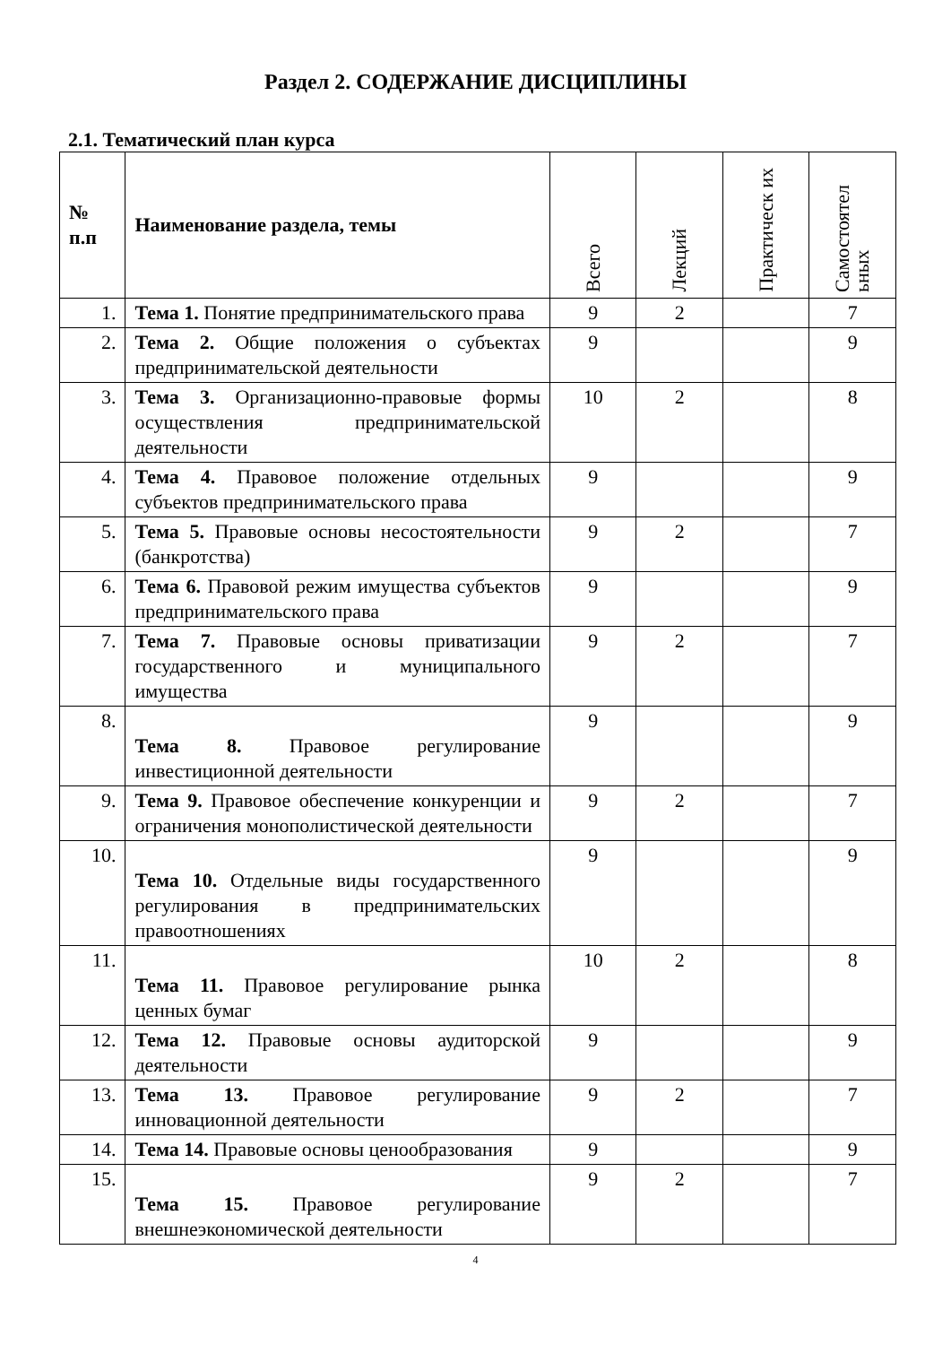Раздел 2. СОДЕРЖАНИЕ ДИСЦИПЛИНЫ
2.1. Тематический план курса
| № п.п | Наименование раздела, темы | Всего | Лекций | Практическ их | Самостоятел ьных |
| --- | --- | --- | --- | --- | --- |
| 1. | Тема 1. Понятие предпринимательского права | 9 | 2 | | 7 |
| 2. | Тема 2. Общие положения о субъектах предпринимательской деятельности | 9 | | | 9 |
| 3. | Тема 3. Организационно-правовые формы осуществления предпринимательской деятельности | 10 | 2 | | 8 |
| 4. | Тема 4. Правовое положение отдельных субъектов предпринимательского права | 9 | | | 9 |
| 5. | Тема 5. Правовые основы несостоятельности (банкротства) | 9 | 2 | | 7 |
| 6. | Тема 6. Правовой режим имущества субъектов предпринимательского права | 9 | | | 9 |
| 7. | Тема 7. Правовые основы приватизации государственного и муниципального имущества | 9 | 2 | | 7 |
| 8. | Тема 8. Правовое регулирование инвестиционной деятельности | 9 | | | 9 |
| 9. | Тема 9. Правовое обеспечение конкуренции и ограничения монополистической деятельности | 9 | 2 | | 7 |
| 10. | Тема 10. Отдельные виды государственного регулирования в предпринимательских правоотношениях | 9 | | | 9 |
| 11. | Тема 11. Правовое регулирование рынка ценных бумаг | 10 | 2 | | 8 |
| 12. | Тема 12. Правовые основы аудиторской деятельности | 9 | | | 9 |
| 13. | Тема 13. Правовое регулирование инновационной деятельности | 9 | 2 | | 7 |
| 14. | Тема 14. Правовые основы ценообразования | 9 | | | 9 |
| 15. | Тема 15. Правовое регулирование внешнеэкономической деятельности | 9 | 2 | | 7 |
4